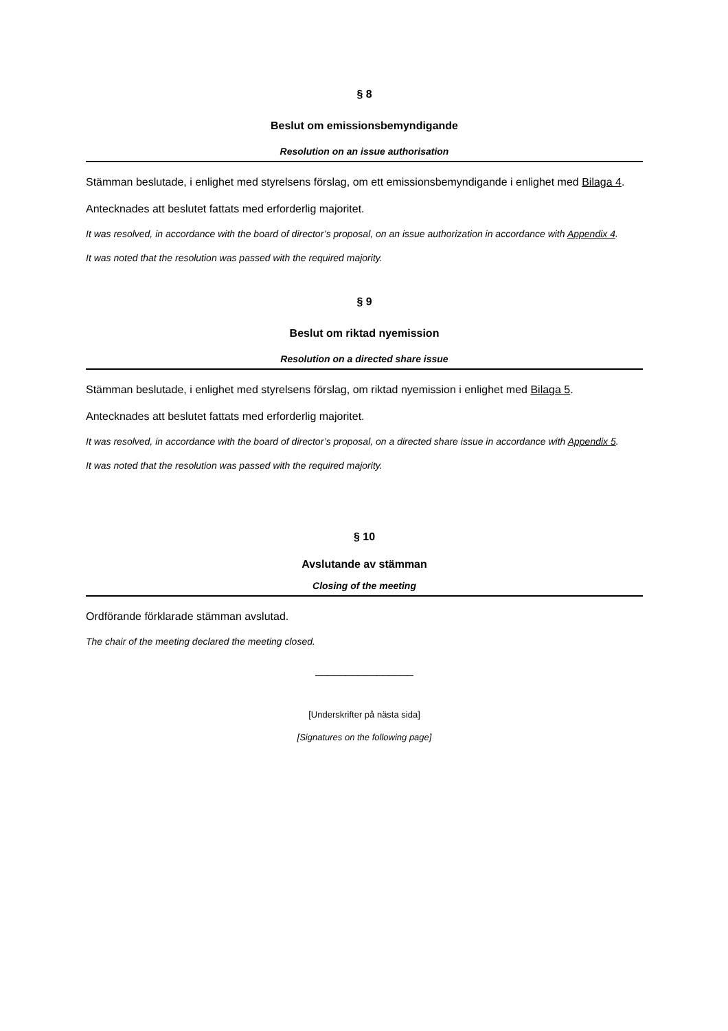§ 8
Beslut om emissionsbemyndigande
Resolution on an issue authorisation
Stämman beslutade, i enlighet med styrelsens förslag, om ett emissionsbemyndigande i enlighet med Bilaga 4.
Antecknades att beslutet fattats med erforderlig majoritet.
It was resolved, in accordance with the board of director’s proposal, on an issue authorization in accordance with Appendix 4.
It was noted that the resolution was passed with the required majority.
§ 9
Beslut om riktad nyemission
Resolution on a directed share issue
Stämman beslutade, i enlighet med styrelsens förslag, om riktad nyemission i enlighet med Bilaga 5.
Antecknades att beslutet fattats med erforderlig majoritet.
It was resolved, in accordance with the board of director’s proposal, on a directed share issue in accordance with Appendix 5.
It was noted that the resolution was passed with the required majority.
§ 10
Avslutande av stämman
Closing of the meeting
Ordförande förklarade stämman avslutad.
The chair of the meeting declared the meeting closed.
________________
[Underskrifter på nästa sida]
[Signatures on the following page]